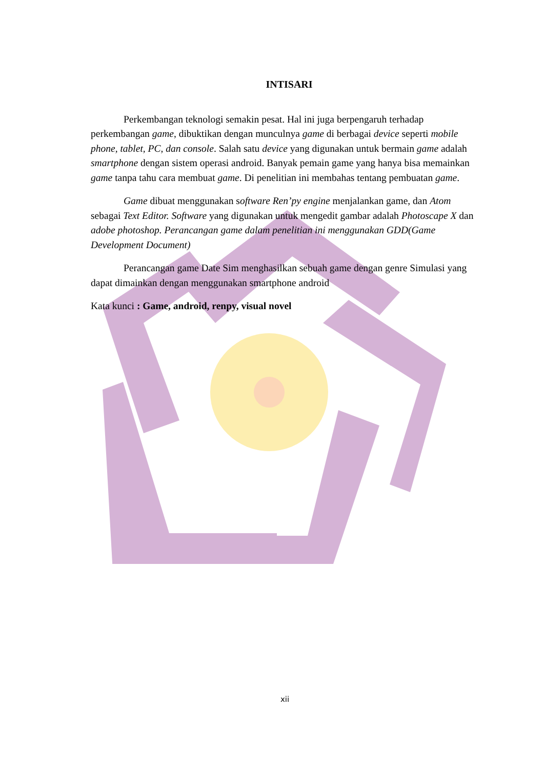INTISARI
Perkembangan teknologi semakin pesat. Hal ini juga berpengaruh terhadap perkembangan game, dibuktikan dengan munculnya game di berbagai device seperti mobile phone, tablet, PC, dan console. Salah satu device yang digunakan untuk bermain game adalah smartphone dengan sistem operasi android. Banyak pemain game yang hanya bisa memainkan game tanpa tahu cara membuat game. Di penelitian ini membahas tentang pembuatan game.
Game dibuat menggunakan software Ren’py engine menjalankan game, dan Atom sebagai Text Editor. Software yang digunakan untuk mengedit gambar adalah Photoscape X dan adobe photoshop. Perancangan game dalam penelitian ini menggunakan GDD(Game Development Document)
Perancangan game Date Sim menghasilkan sebuah game dengan genre Simulasi yang dapat dimainkan dengan menggunakan smartphone android
Kata kunci : Game, android, renpy, visual novel
xii